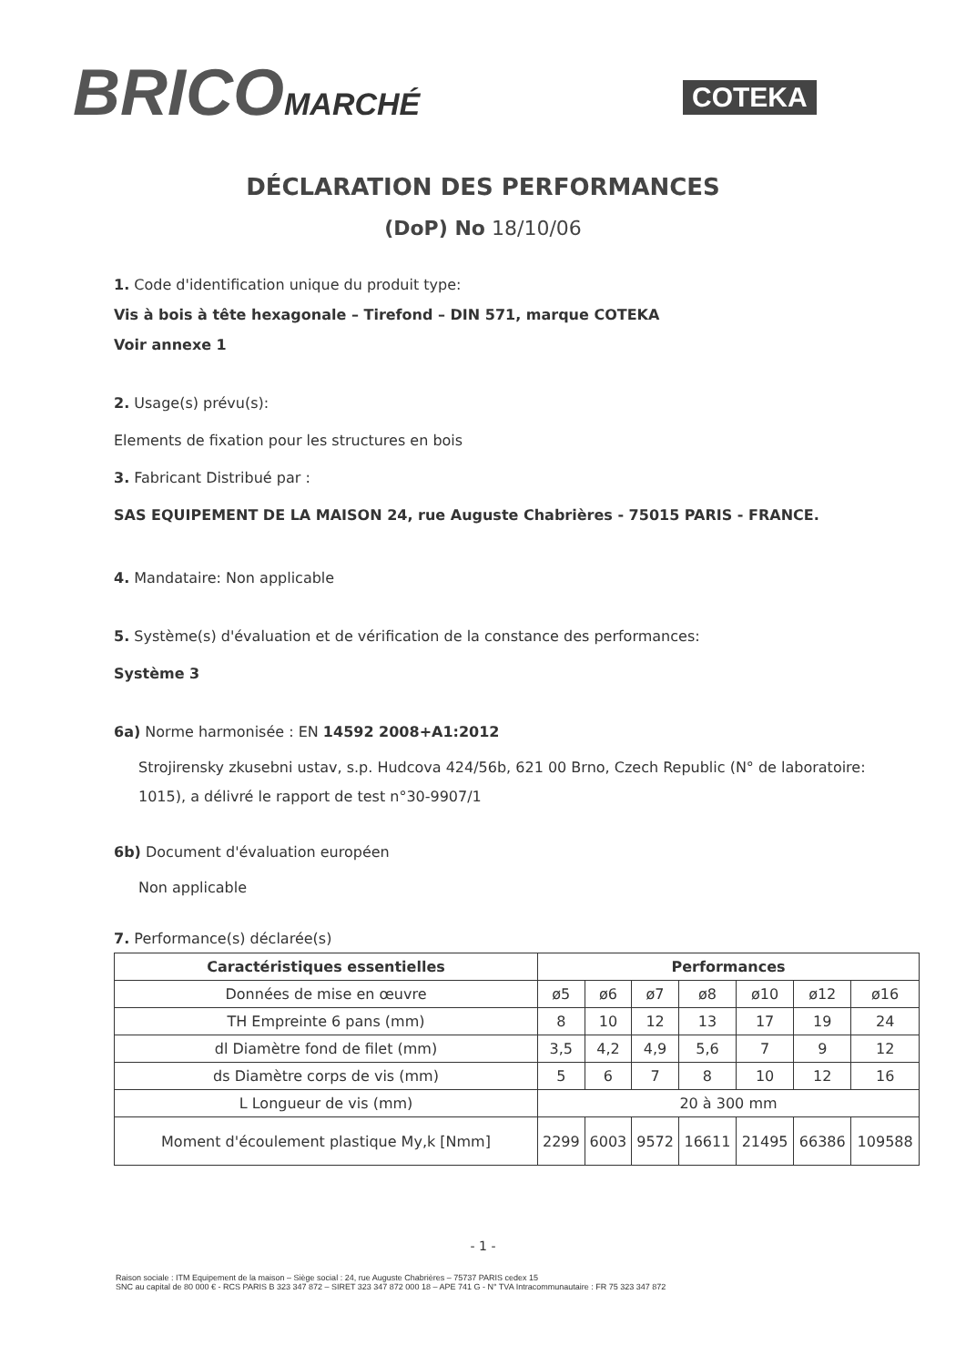BRICOMARCHÉ COTEKA
DÉCLARATION DES PERFORMANCES
(DoP) No 18/10/06
1. Code d'identification unique du produit type:
Vis à bois à tête hexagonale – Tirefond – DIN 571, marque COTEKA
Voir annexe 1
2. Usage(s) prévu(s):
Elements de fixation pour les structures en bois
3. Fabricant Distribué par :
SAS EQUIPEMENT DE LA MAISON 24, rue Auguste Chabrières - 75015 PARIS - FRANCE.
4. Mandataire: Non applicable
5. Système(s) d'évaluation et de vérification de la constance des performances:
Système 3
6a) Norme harmonisée : EN 14592 2008+A1:2012
Strojirensky zkusebni ustav, s.p. Hudcova 424/56b, 621 00 Brno, Czech Republic (N° de laboratoire: 1015), a délivré le rapport de test n°30-9907/1
6b) Document d'évaluation européen
Non applicable
7. Performance(s) déclarée(s)
| Caractéristiques essentielles | Performances | | | | | | |
| --- | --- | --- | --- | --- | --- | --- | --- |
| Données de mise en œuvre | ø5 | ø6 | ø7 | ø8 | ø10 | ø12 | ø16 |
| TH Empreinte 6 pans (mm) | 8 | 10 | 12 | 13 | 17 | 19 | 24 |
| dl Diamètre fond de filet (mm) | 3,5 | 4,2 | 4,9 | 5,6 | 7 | 9 | 12 |
| ds Diamètre corps de vis (mm) | 5 | 6 | 7 | 8 | 10 | 12 | 16 |
| L Longueur de vis (mm) | 20 à 300 mm | | | | | | |
| Moment d'écoulement plastique My,k [Nmm] | 2299 | 6003 | 9572 | 16611 | 21495 | 66386 | 109588 |
- 1 -
Raison sociale : ITM Equipement de la maison – Siège social : 24, rue Auguste Chabrières – 75737 PARIS cedex 15
SNC au capital de 80 000 € - RCS PARIS B 323 347 872 – SIRET 323 347 872 000 18 – APE 741 G - N° TVA Intracommunautaire : FR 75 323 347 872